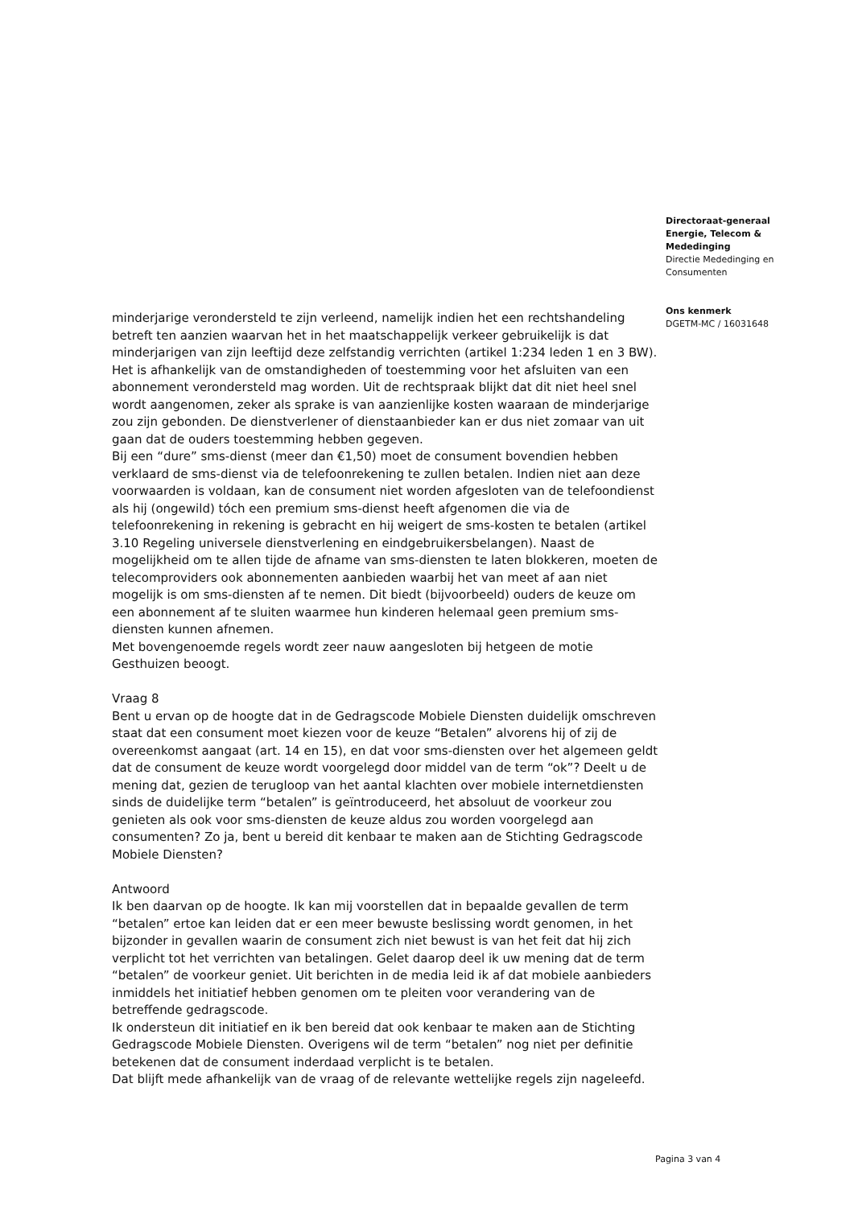minderjarige verondersteld te zijn verleend, namelijk indien het een rechtshandeling betreft ten aanzien waarvan het in het maatschappelijk verkeer gebruikelijk is dat minderjarigen van zijn leeftijd deze zelfstandig verrichten (artikel 1:234 leden 1 en 3 BW). Het is afhankelijk van de omstandigheden of toestemming voor het afsluiten van een abonnement verondersteld mag worden. Uit de rechtspraak blijkt dat dit niet heel snel wordt aangenomen, zeker als sprake is van aanzienlijke kosten waaraan de minderjarige zou zijn gebonden. De dienstverlener of dienstaanbieder kan er dus niet zomaar van uit gaan dat de ouders toestemming hebben gegeven.
Bij een “dure” sms-dienst (meer dan €1,50) moet de consument bovendien hebben verklaard de sms-dienst via de telefoonrekening te zullen betalen. Indien niet aan deze voorwaarden is voldaan, kan de consument niet worden afgesloten van de telefoondienst als hij (ongewild) tóch een premium sms-dienst heeft afgenomen die via de telefoonrekening in rekening is gebracht en hij weigert de sms-kosten te betalen (artikel 3.10 Regeling universele dienstverlening en eindgebruikersbelangen). Naast de mogelijkheid om te allen tijde de afname van sms-diensten te laten blokkeren, moeten de telecomproviders ook abonnementen aanbieden waarbij het van meet af aan niet mogelijk is om sms-diensten af te nemen. Dit biedt (bijvoorbeeld) ouders de keuze om een abonnement af te sluiten waarmee hun kinderen helemaal geen premium sms-diensten kunnen afnemen.
Met bovengenoemde regels wordt zeer nauw aangesloten bij hetgeen de motie Gesthuizen beoogt.
Vraag 8
Bent u ervan op de hoogte dat in de Gedragscode Mobiele Diensten duidelijk omschreven staat dat een consument moet kiezen voor de keuze “Betalen” alvorens hij of zij de overeenkomst aangaat (art. 14 en 15), en dat voor sms-diensten over het algemeen geldt dat de consument de keuze wordt voorgelegd door middel van de term “ok”? Deelt u de mening dat, gezien de terugloop van het aantal klachten over mobiele internetdiensten sinds de duidelijke term “betalen” is geïntroduceerd, het absoluut de voorkeur zou genieten als ook voor sms-diensten de keuze aldus zou worden voorgelegd aan consumenten? Zo ja, bent u bereid dit kenbaar te maken aan de Stichting Gedragscode Mobiele Diensten?
Antwoord
Ik ben daarvan op de hoogte. Ik kan mij voorstellen dat in bepaalde gevallen de term “betalen” ertoe kan leiden dat er een meer bewuste beslissing wordt genomen, in het bijzonder in gevallen waarin de consument zich niet bewust is van het feit dat hij zich verplicht tot het verrichten van betalingen. Gelet daarop deel ik uw mening dat de term “betalen” de voorkeur geniet. Uit berichten in de media leid ik af dat mobiele aanbieders inmiddels het initiatief hebben genomen om te pleiten voor verandering van de betreffende gedragscode.
Ik ondersteun dit initiatief en ik ben bereid dat ook kenbaar te maken aan de Stichting Gedragscode Mobiele Diensten. Overigens wil de term “betalen” nog niet per definitie betekenen dat de consument inderdaad verplicht is te betalen.
Dat blijft mede afhankelijk van de vraag of de relevante wettelijke regels zijn nageleefd.
Directoraat-generaal
Energie, Telecom &
Mededinging
Directie Mededinging en
Consumenten
Ons kenmerk
DGETM-MC / 16031648
Pagina 3 van 4